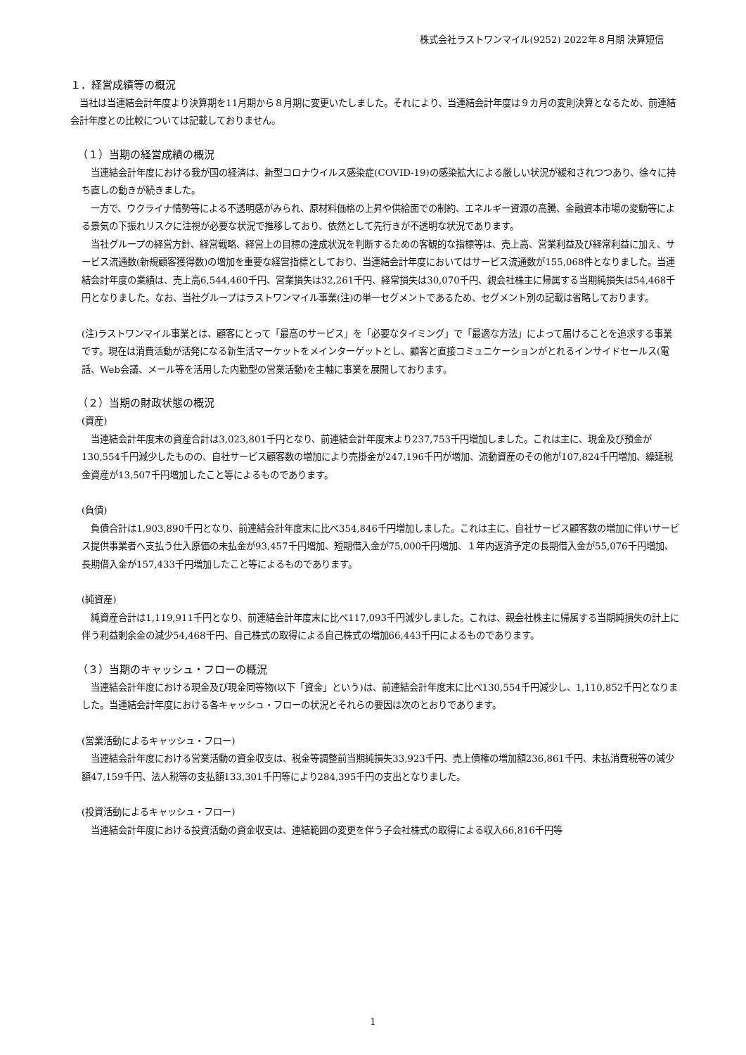株式会社ラストワンマイル(9252) 2022年８月期 決算短信
１．経営成績等の概況
当社は当連結会計年度より決算期を11月期から８月期に変更いたしました。それにより、当連結会計年度は９カ月の変則決算となるため、前連結会計年度との比較については記載しておりません。
（１）当期の経営成績の概況
当連結会計年度における我が国の経済は、新型コロナウイルス感染症(COVID-19)の感染拡大による厳しい状況が緩和されつつあり、徐々に持ち直しの動きが続きました。
一方で、ウクライナ情勢等による不透明感がみられ、原材料価格の上昇や供給面での制約、エネルギー資源の高騰、金融資本市場の変動等による景気の下振れリスクに注視が必要な状況で推移しており、依然として先行きが不透明な状況であります。
当社グループの経営方針、経営戦略、経営上の目標の達成状況を判断するための客観的な指標等は、売上高、営業利益及び経常利益に加え、サービス流通数(新規顧客獲得数)の増加を重要な経営指標としており、当連結会計年度においてはサービス流通数が155,068件となりました。当連結会計年度の業績は、売上高6,544,460千円、営業損失は32,261千円、経常損失は30,070千円、親会社株主に帰属する当期純損失は54,468千円となりました。なお、当社グループはラストワンマイル事業(注)の単一セグメントであるため、セグメント別の記載は省略しております。
(注)ラストワンマイル事業とは、顧客にとって「最高のサービス」を「必要なタイミング」で「最適な方法」によって届けることを追求する事業です。現在は消費活動が活発になる新生活マーケットをメインターゲットとし、顧客と直接コミュニケーションがとれるインサイドセールス(電話、Web会議、メール等を活用した内勤型の営業活動)を主軸に事業を展開しております。
（２）当期の財政状態の概況
(資産)
当連結会計年度末の資産合計は3,023,801千円となり、前連結会計年度末より237,753千円増加しました。これは主に、現金及び預金が130,554千円減少したものの、自社サービス顧客数の増加により売掛金が247,196千円が増加、流動資産のその他が107,824千円増加、繰延税金資産が13,507千円増加したこと等によるものであります。
(負債)
負債合計は1,903,890千円となり、前連結会計年度末に比べ354,846千円増加しました。これは主に、自社サービス顧客数の増加に伴いサービス提供事業者へ支払う仕入原価の未払金が93,457千円増加、短期借入金が75,000千円増加、１年内返済予定の長期借入金が55,076千円増加、長期借入金が157,433千円増加したこと等によるものであります。
(純資産)
純資産合計は1,119,911千円となり、前連結会計年度末に比べ117,093千円減少しました。これは、親会社株主に帰属する当期純損失の計上に伴う利益剰余金の減少54,468千円、自己株式の取得による自己株式の増加66,443千円によるものであります。
（３）当期のキャッシュ・フローの概況
当連結会計年度における現金及び現金同等物(以下「資金」という)は、前連結会計年度末に比べ130,554千円減少し、1,110,852千円となりました。当連結会計年度における各キャッシュ・フローの状況とそれらの要因は次のとおりであります。
(営業活動によるキャッシュ・フロー)
当連結会計年度における営業活動の資金収支は、税金等調整前当期純損失33,923千円、売上債権の増加額236,861千円、未払消費税等の減少額47,159千円、法人税等の支払額133,301千円等により284,395千円の支出となりました。
(投資活動によるキャッシュ・フロー)
当連結会計年度における投資活動の資金収支は、連結範囲の変更を伴う子会社株式の取得による収入66,816千円等
1